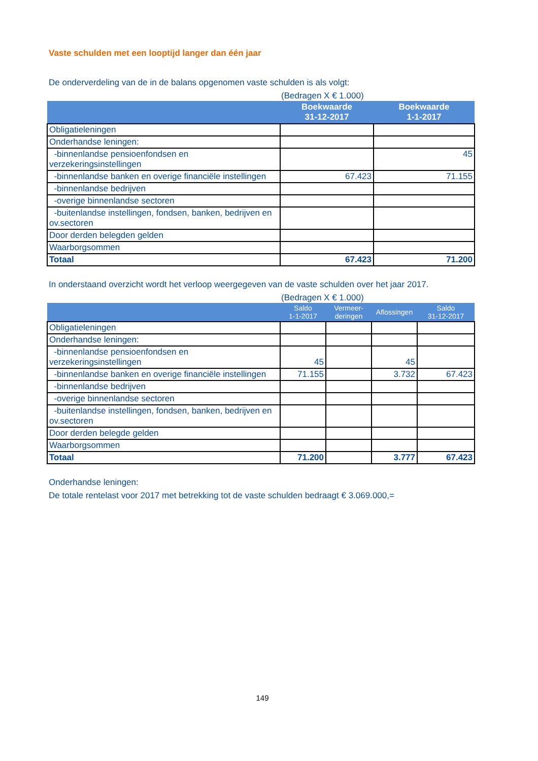Vaste schulden met een looptijd langer dan één jaar
De onderverdeling van de in de balans opgenomen vaste schulden is als volgt:
(Bedragen X € 1.000)
| | Boekwaarde 31-12-2017 | Boekwaarde 1-1-2017 |
| --- | --- | --- |
| Obligatieleningen | | |
| Onderhandse leningen: | | |
| -binnenlandse pensioenfondsen en verzekeringsinstellingen | | 45 |
| -binnenlandse banken en overige financiële instellingen | 67.423 | 71.155 |
| -binnenlandse bedrijven | | |
| -overige binnenlandse sectoren | | |
| -buitenlandse instellingen, fondsen, banken, bedrijven en ov.sectoren | | |
| Door derden belegden gelden | | |
| Waarborgsommen | | |
| Totaal | 67.423 | 71.200 |
In onderstaand overzicht wordt het verloop weergegeven van de vaste schulden over het jaar 2017.
(Bedragen X € 1.000)
| | Saldo 1-1-2017 | Vermeer- deringen | Aflossingen | Saldo 31-12-2017 |
| --- | --- | --- | --- | --- |
| Obligatieleningen | | | | |
| Onderhandse leningen: | | | | |
| -binnenlandse pensioenfondsen en verzekeringsinstellingen | 45 | | 45 | |
| -binnenlandse banken en overige financiële instellingen | 71.155 | | 3.732 | 67.423 |
| -binnenlandse bedrijven | | | | |
| -overige binnenlandse sectoren | | | | |
| -buitenlandse instellingen, fondsen, banken, bedrijven en ov.sectoren | | | | |
| Door derden belegde gelden | | | | |
| Waarborgsommen | | | | |
| Totaal | 71.200 | | 3.777 | 67.423 |
Onderhandse leningen:
De totale rentelast voor 2017 met betrekking tot de vaste schulden bedraagt € 3.069.000,=
149